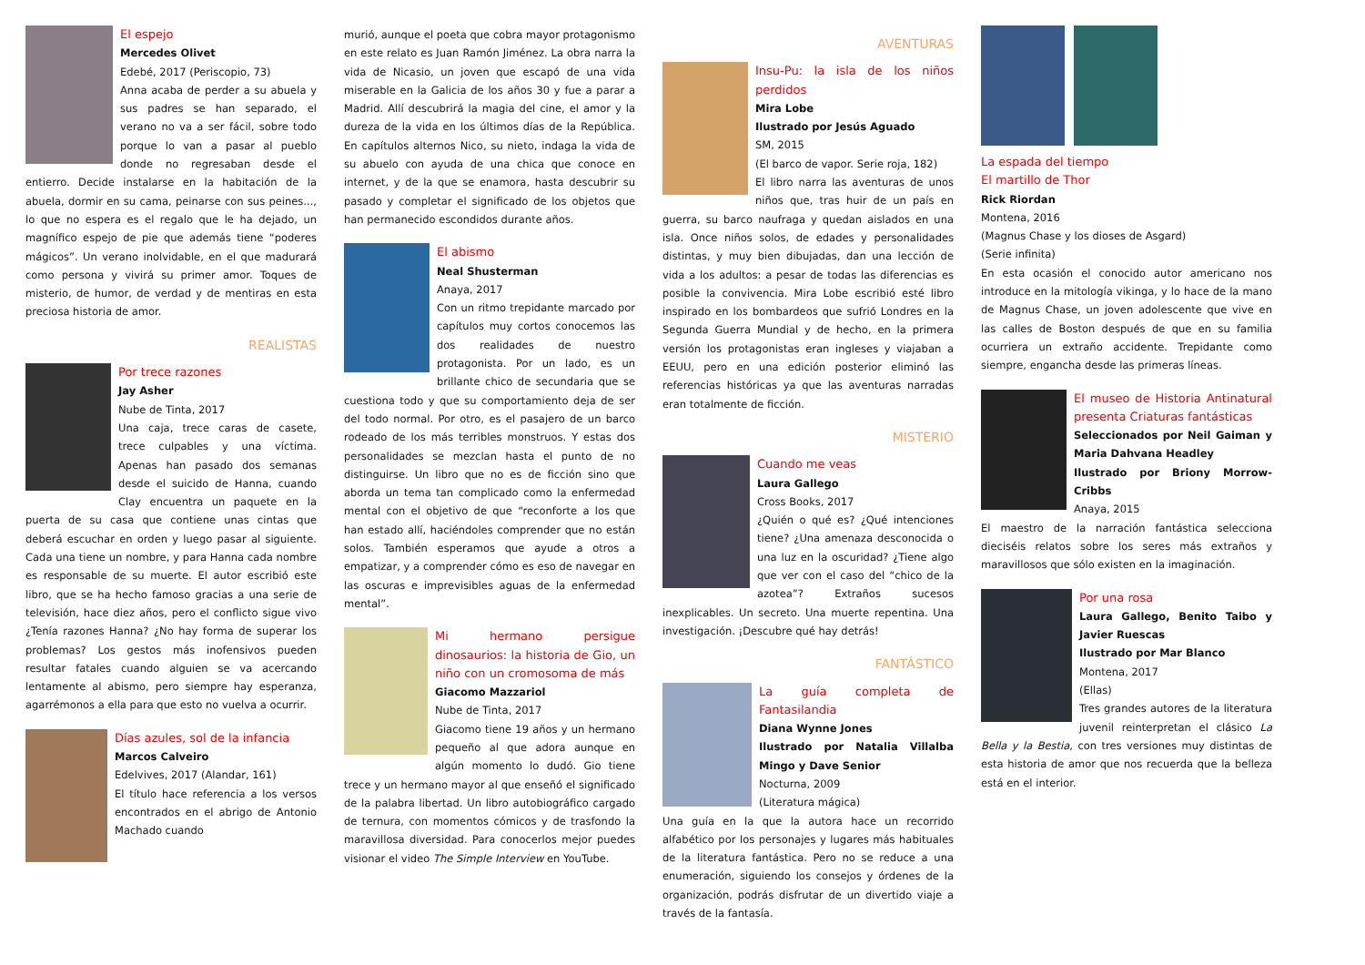El espejo
Mercedes Olivet
Edebé, 2017 (Periscopio, 73)
Anna acaba de perder a su abuela y sus padres se han separado, el verano no va a ser fácil, sobre todo porque lo van a pasar al pueblo donde no regresaban desde el entierro. Decide instalarse en la habitación de la abuela, dormir en su cama, peinarse con sus peines..., lo que no espera es el regalo que le ha dejado, un magnífico espejo de pie que además tiene “poderes mágicos”. Un verano inolvidable, en el que madurará como persona y vivirá su primer amor. Toques de misterio, de humor, de verdad y de mentiras en esta preciosa historia de amor.
REALISTAS
Por trece razones
Jay Asher
Nube de Tinta, 2017
Una caja, trece caras de casete, trece culpables y una víctima. Apenas han pasado dos semanas desde el suicido de Hanna, cuando Clay encuentra un paquete en la puerta de su casa que contiene unas cintas que deberá escuchar en orden y luego pasar al siguiente. Cada una tiene un nombre, y para Hanna cada nombre es responsable de su muerte. El autor escribió este libro, que se ha hecho famoso gracias a una serie de televisión, hace diez años, pero el conflicto sigue vivo ¿Tenía razones Hanna? ¿No hay forma de superar los problemas? Los gestos más inofensivos pueden resultar fatales cuando alguien se va acercando lentamente al abismo, pero siempre hay esperanza, agarrémonos a ella para que esto no vuelva a ocurrir.
Días azules, sol de la infancia
Marcos Calveiro
Edelvives, 2017 (Alandar, 161)
El título hace referencia a los versos encontrados en el abrigo de Antonio Machado cuando
murió, aunque el poeta que cobra mayor protagonismo en este relato es Juan Ramón Jiménez. La obra narra la vida de Nicasio, un joven que escapó de una vida miserable en la Galicia de los años 30 y fue a parar a Madrid. Allí descubrirá la magia del cine, el amor y la dureza de la vida en los últimos días de la República. En capítulos alternos Nico, su nieto, indaga la vida de su abuelo con ayuda de una chica que conoce en internet, y de la que se enamora, hasta descubrir su pasado y completar el significado de los objetos que han permanecido escondidos durante años.
El abismo
Neal Shusterman
Anaya, 2017
Con un ritmo trepidante marcado por capítulos muy cortos conocemos las dos realidades de nuestro protagonista. Por un lado, es un brillante chico de secundaria que se cuestiona todo y que su comportamiento deja de ser del todo normal. Por otro, es el pasajero de un barco rodeado de los más terribles monstruos. Y estas dos personalidades se mezclan hasta el punto de no distinguirse. Un libro que no es de ficción sino que aborda un tema tan complicado como la enfermedad mental con el objetivo de que “reconforte a los que han estado allí, haciéndoles comprender que no están solos. También esperamos que ayude a otros a empatizar, y a comprender cómo es eso de navegar en las oscuras e imprevisibles aguas de la enfermedad mental”.
Mi hermano persigue dinosaurios: la historia de Gio, un niño con un cromosoma de más
Giacomo Mazzariol
Nube de Tinta, 2017
Giacomo tiene 19 años y un hermano pequeño al que adora aunque en algún momento lo dudó. Gio tiene trece y un hermano mayor al que enseñó el significado de la palabra libertad. Un libro autobiográfico cargado de ternura, con momentos cómicos y de trasfondo la maravillosa diversidad. Para conocerlos mejor puedes visionar el video The Simple Interview en YouTube.
AVENTURAS
Insu-Pu: la isla de los niños perdidos
Mira Lobe
Ilustrado por Jesús Aguado
SM, 2015
(El barco de vapor. Serie roja, 182)
El libro narra las aventuras de unos niños que, tras huir de un país en guerra, su barco naufraga y quedan aislados en una isla. Once niños solos, de edades y personalidades distintas, y muy bien dibujadas, dan una lección de vida a los adultos: a pesar de todas las diferencias es posible la convivencia. Mira Lobe escribió esté libro inspirado en los bombardeos que sufrió Londres en la Segunda Guerra Mundial y de hecho, en la primera versión los protagonistas eran ingleses y viajaban a EEUU, pero en una edición posterior eliminó las referencias históricas ya que las aventuras narradas eran totalmente de ficción.
MISTERIO
Cuando me veas
Laura Gallego
Cross Books, 2017
¿Quién o qué es? ¿Qué intenciones tiene? ¿Una amenaza desconocida o una luz en la oscuridad? ¿Tiene algo que ver con el caso del “chico de la azotea”? Extraños sucesos inexplicables. Un secreto. Una muerte repentina. Una investigación. ¡Descubre qué hay detrás!
FANTÁSTICO
La guía completa de Fantasilandia
Diana Wynne Jones
Ilustrado por Natalia Villalba Mingo y Dave Senior
Nocturna, 2009
(Literatura mágica)
Una guía en la que la autora hace un recorrido alfabético por los personajes y lugares más habituales de la literatura fantástica. Pero no se reduce a una enumeración, siguiendo los consejos y órdenes de la organización, podrás disfrutar de un divertido viaje a través de la fantasía.
La espada del tiempo
El martillo de Thor
Rick Riordan
Montena, 2016
(Magnus Chase y los dioses de Asgard)
(Serie infinita)
En esta ocasión el conocido autor americano nos introduce en la mitología vikinga, y lo hace de la mano de Magnus Chase, un joven adolescente que vive en las calles de Boston después de que en su familia ocurriera un extraño accidente. Trepidante como siempre, engancha desde las primeras líneas.
El museo de Historia Antinatural presenta Criaturas fantásticas
Seleccionados por Neil Gaiman y Maria Dahvana Headley
Ilustrado por Briony Morrow-Cribbs
Anaya, 2015
El maestro de la narración fantástica selecciona dieciséis relatos sobre los seres más extraños y maravillosos que sólo existen en la imaginación.
Por una rosa
Laura Gallego, Benito Taibo y Javier Ruescas
Ilustrado por Mar Blanco
Montena, 2017
(Ellas)
Tres grandes autores de la literatura juvenil reinterpretan el clásico La Bella y la Bestia, con tres versiones muy distintas de esta historia de amor que nos recuerda que la belleza está en el interior.